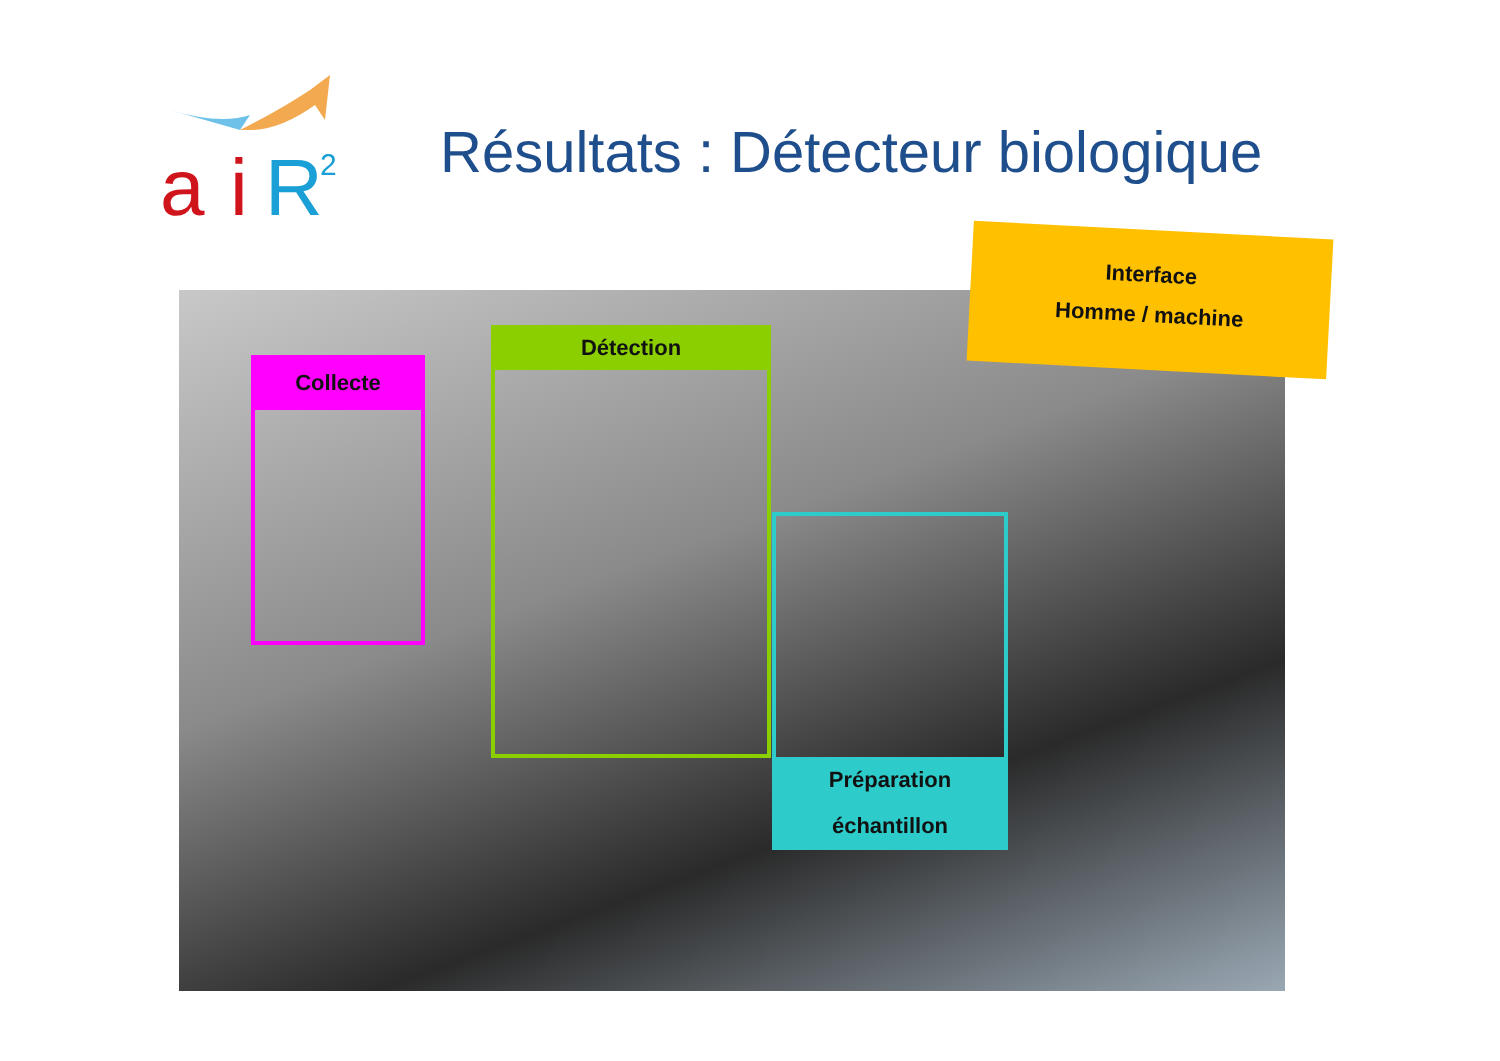a
i
R
2
Résultats : Détecteur biologique
Collecte
Détection
Préparation
échantillon
Interface
Homme / machine